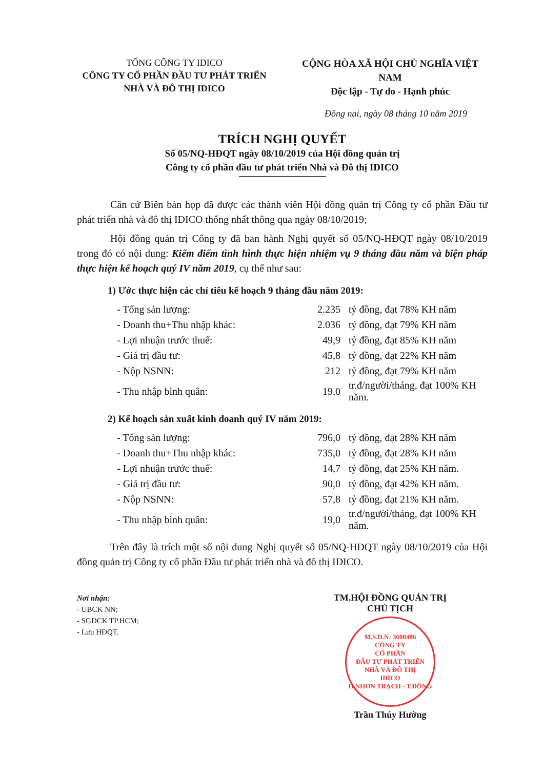TỔNG CÔNG TY IDICO
CÔNG TY CỔ PHẦN ĐẦU TƯ PHÁT TRIỂN
NHÀ VÀ ĐÔ THỊ IDICO
CỘNG HÒA XÃ HỘI CHỦ NGHĨA VIỆT NAM
Độc lập - Tự do - Hạnh phúc
Đồng nai, ngày 08 tháng 10 năm 2019
TRÍCH NGHỊ QUYẾT
Số 05/NQ-HĐQT ngày 08/10/2019 của Hội đồng quản trị
Công ty cổ phần đầu tư phát triển Nhà và Đô thị IDICO
Căn cứ Biên bản họp đã được các thành viên Hội đồng quản trị Công ty cổ phần Đầu tư phát triển nhà và đô thị IDICO thống nhất thông qua ngày 08/10/2019;
Hội đồng quản trị Công ty đã ban hành Nghị quyết số 05/NQ-HĐQT ngày 08/10/2019 trong đó có nội dung: Kiểm điểm tình hình thực hiện nhiệm vụ 9 tháng đầu năm và biện pháp thực hiện kế hoạch quý IV năm 2019, cụ thể như sau:
1) Ước thực hiện các chỉ tiêu kế hoạch 9 tháng đầu năm 2019:
| - Tổng sản lượng: | 2.235 | tỷ đồng, đạt 78% KH năm |
| - Doanh thu+Thu nhập khác: | 2.036 | tỷ đồng, đạt 79% KH năm |
| - Lợi nhuận trước thuế: | 49,9 | tỷ đồng, đạt 85% KH năm |
| - Giá trị đầu tư: | 45,8 | tỷ đồng, đạt 22% KH năm |
| - Nộp NSNN: | 212 | tỷ đồng, đạt 79% KH năm |
| - Thu nhập bình quân: | 19,0 | tr.đ/người/tháng, đạt 100% KH năm. |
2) Kế hoạch sản xuất kinh doanh quý IV năm 2019:
| - Tổng sản lượng: | 796,0 | tỷ đồng, đạt 28% KH năm |
| - Doanh thu+Thu nhập khác: | 735,0 | tỷ đồng, đạt 28% KH năm |
| - Lợi nhuận trước thuế: | 14,7 | tỷ đồng, đạt 25% KH năm. |
| - Giá trị đầu tư: | 90,0 | tỷ đồng, đạt 42% KH năm. |
| - Nộp NSNN: | 57,8 | tỷ đồng, đạt 21% KH năm. |
| - Thu nhập bình quân: | 19,0 | tr.đ/người/tháng, đạt 100% KH năm. |
Trên đây là trích một số nội dung Nghị quyết số 05/NQ-HĐQT ngày 08/10/2019 của Hội đồng quản trị Công ty cổ phần Đầu tư phát triển nhà và đô thị IDICO.
Nơi nhận:
- UBCK NN;
- SGDCK TP.HCM;
- Lưu HĐQT.
TM.HỘI ĐỒNG QUẢN TRỊ
CHỦ TỊCH
M.S.D.N: 3600486
CÔNG TY
CỔ PHẦN
ĐẦU TƯ PHÁT TRIỂN
NHÀ VÀ ĐÔ THỊ
IDICO
H.NHƠN TRẠCH - T.ĐỒNG
Trần Thúy Hường